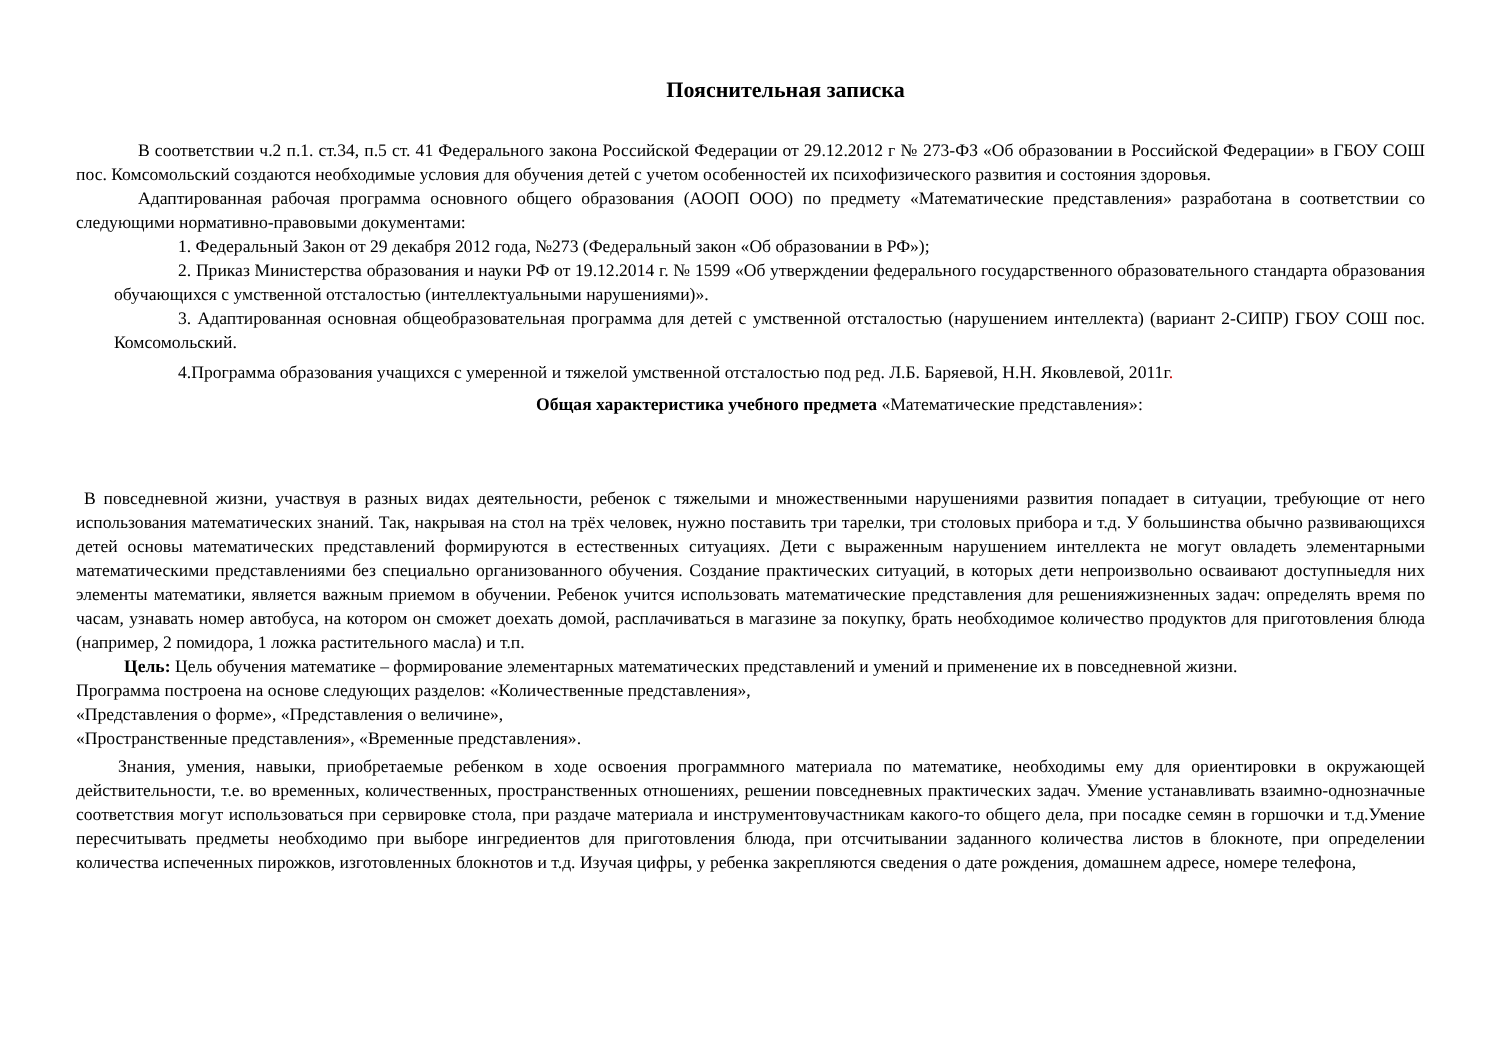Пояснительная записка
В соответствии ч.2 п.1. ст.34, п.5 ст. 41 Федерального закона Российской Федерации от 29.12.2012 г № 273-ФЗ «Об образовании в Российской Федерации» в ГБОУ СОШ пос. Комсомольский создаются необходимые условия для обучения детей с учетом особенностей их психофизического развития и состояния здоровья.
Адаптированная рабочая программа основного общего образования (АООП ООО) по предмету «Математические представления» разработана в соответствии со следующими нормативно-правовыми документами:
1. Федеральный Закон от 29 декабря 2012 года, №273 (Федеральный закон «Об образовании в РФ»);
2. Приказ Министерства образования и науки РФ от 19.12.2014 г. № 1599 «Об утверждении федерального государственного образовательного стандарта образования обучающихся с умственной отсталостью (интеллектуальными нарушениями)».
3. Адаптированная основная общеобразовательная программа для детей с умственной отсталостью (нарушением интеллекта) (вариант 2-СИПР) ГБОУ СОШ пос. Комсомольский.
4.Программа образования учащихся с умеренной и тяжелой умственной отсталостью под ред. Л.Б. Баряевой, Н.Н. Яковлевой, 2011г.
Общая характеристика учебного предмета «Математические представления»:
В повседневной жизни, участвуя в разных видах деятельности, ребенок с тяжелыми и множественными нарушениями развития попадает в ситуации, требующие от него использования математических знаний. Так, накрывая на стол на трёх человек, нужно поставить три тарелки, три столовых прибора и т.д. У большинства обычно развивающихся детей основы математических представлений формируются в естественных ситуациях. Дети с выраженным нарушением интеллекта не могут овладеть элементарными математическими представлениями без специально организованного обучения. Создание практических ситуаций, в которых дети непроизвольно осваивают доступныедля них элементы математики, является важным приемом в обучении. Ребенок учится использовать математические представления для решенияжизненных задач: определять время по часам, узнавать номер автобуса, на котором он сможет доехать домой, расплачиваться в магазине за покупку, брать необходимое количество продуктов для приготовления блюда (например, 2 помидора, 1 ложка растительного масла) и т.п.
Цель: Цель обучения математике – формирование элементарных математических представлений и умений и применение их в повседневной жизни.
Программа построена на основе следующих разделов: «Количественные представления»,
«Представления о форме», «Представления о величине»,
«Пространственные представления», «Временные представления».
Знания, умения, навыки, приобретаемые ребенком в ходе освоения программного материала по математике, необходимы ему для ориентировки в окружающей действительности, т.е. во временных, количественных, пространственных отношениях, решении повседневных практических задач. Умение устанавливать взаимно-однозначные соответствия могут использоваться при сервировке стола, при раздаче материала и инструментовучастникам какого-то общего дела, при посадке семян в горшочки и т.д.Умение пересчитывать предметы необходимо при выборе ингредиентов для приготовления блюда, при отсчитывании заданного количества листов в блокноте, при определении количества испеченных пирожков, изготовленных блокнотов и т.д. Изучая цифры, у ребенка закрепляются сведения о дате рождения, домашнем адресе, номере телефона,